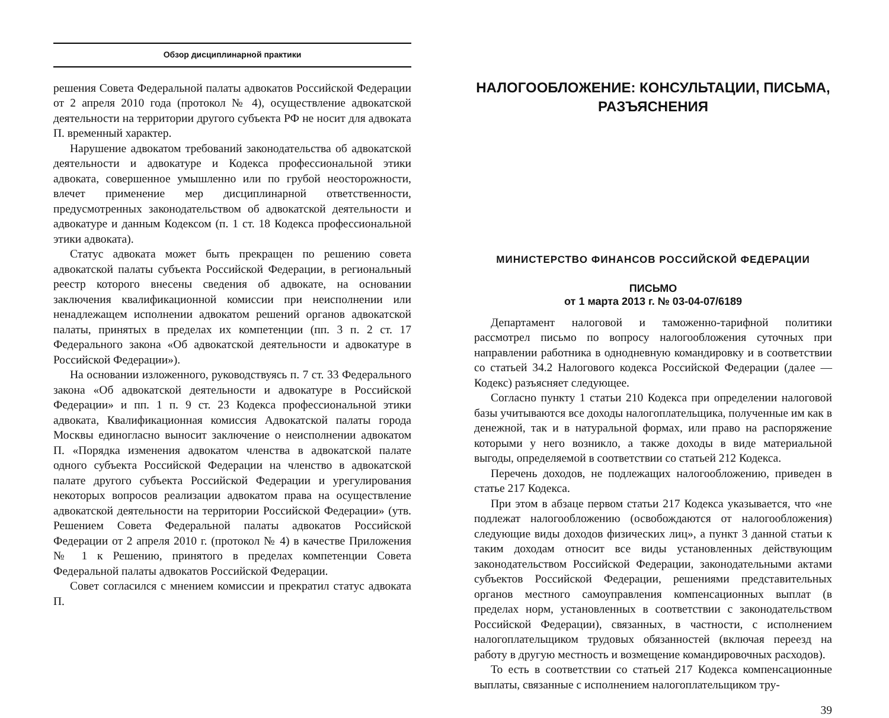Обзор дисциплинарной практики
решения Совета Федеральной палаты адвокатов Российской Федерации от 2 апреля 2010 года (протокол № 4), осуществление адвокатской деятельности на территории другого субъекта РФ не носит для адвоката П. временный характер.
Нарушение адвокатом требований законодательства об адвокатской деятельности и адвокатуре и Кодекса профессиональной этики адвоката, совершенное умышленно или по грубой неосторожности, влечет применение мер дисциплинарной ответственности, предусмотренных законодательством об адвокатской деятельности и адвокатуре и данным Кодексом (п. 1 ст. 18 Кодекса профессиональной этики адвоката).
Статус адвоката может быть прекращен по решению совета адвокатской палаты субъекта Российской Федерации, в региональный реестр которого внесены сведения об адвокате, на основании заключения квалификационной комиссии при неисполнении или ненадлежащем исполнении адвокатом решений органов адвокатской палаты, принятых в пределах их компетенции (пп. 3 п. 2 ст. 17 Федерального закона «Об адвокатской деятельности и адвокатуре в Российской Федерации»).
На основании изложенного, руководствуясь п. 7 ст. 33 Федерального закона «Об адвокатской деятельности и адвокатуре в Российской Федерации» и пп. 1 п. 9 ст. 23 Кодекса профессиональной этики адвоката, Квалификационная комиссия Адвокатской палаты города Москвы единогласно выносит заключение о неисполнении адвокатом П. «Порядка изменения адвокатом членства в адвокатской палате одного субъекта Российской Федерации на членство в адвокатской палате другого субъекта Российской Федерации и урегулирования некоторых вопросов реализации адвокатом права на осуществление адвокатской деятельности на территории Российской Федерации» (утв. Решением Совета Федеральной палаты адвокатов Российской Федерации от 2 апреля 2010 г. (протокол № 4) в качестве Приложения № 1 к Решению, принятого в пределах компетенции Совета Федеральной палаты адвокатов Российской Федерации.
Совет согласился с мнением комиссии и прекратил статус адвоката П.
НАЛОГООБЛОЖЕНИЕ: КОНСУЛЬТАЦИИ, ПИСЬМА, РАЗЪЯСНЕНИЯ
МИНИСТЕРСТВО ФИНАНСОВ РОССИЙСКОЙ ФЕДЕРАЦИИ
ПИСЬМО
от 1 марта 2013 г. № 03-04-07/6189
Департамент налоговой и таможенно-тарифной политики рассмотрел письмо по вопросу налогообложения суточных при направлении работника в однодневную командировку и в соответствии со статьей 34.2 Налогового кодекса Российской Федерации (далее — Кодекс) разъясняет следующее.
Согласно пункту 1 статьи 210 Кодекса при определении налоговой базы учитываются все доходы налогоплательщика, полученные им как в денежной, так и в натуральной формах, или право на распоряжение которыми у него возникло, а также доходы в виде материальной выгоды, определяемой в соответствии со статьей 212 Кодекса.
Перечень доходов, не подлежащих налогообложению, приведен в статье 217 Кодекса.
При этом в абзаце первом статьи 217 Кодекса указывается, что «не подлежат налогообложению (освобождаются от налогообложения) следующие виды доходов физических лиц», а пункт 3 данной статьи к таким доходам относит все виды установленных действующим законодательством Российской Федерации, законодательными актами субъектов Российской Федерации, решениями представительных органов местного самоуправления компенсационных выплат (в пределах норм, установленных в соответствии с законодательством Российской Федерации), связанных, в частности, с исполнением налогоплательщиком трудовых обязанностей (включая переезд на работу в другую местность и возмещение командировочных расходов).
То есть в соответствии со статьей 217 Кодекса компенсационные выплаты, связанные с исполнением налогоплательщиком тру-
39